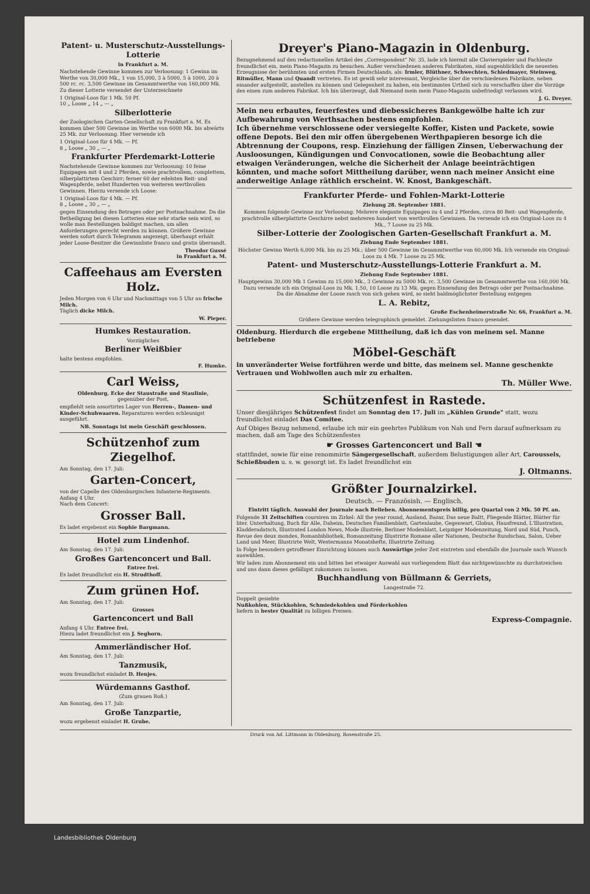Patent- u. Musterschutz-Ausstellungs-Lotterie
in Frankfurt a. M.
Nachstehende Gewinne kommen zur Verloosung: 1 Gewinn im Werthe von 30,000 Mk., 1 von 15,000, 3 à 5000, 5 à 1000, 20 à 500 rc. rc. 3,500 Gewinne im Gesammtwerthe von 160,000 Mk. Zu dieser Lotterie versendet der Unterzeichnete
1 Original-Loos für 1 Mk. 50 Pf.
10 „ Loose „ 14 „ — „
Silberlotterie
der Zoologischen Garten-Gesellschaft zu Frankfurt a. M. Es kommen über 500 Gewinne im Werthe von 6000 Mk. bis abwärts 25 Mk. zur Verloosung. Hier versende ich
1 Original-Loos für 4 Mk. — Pf.
8 „ Loose „ 30 „ — „
Frankfurter Pferdemarkt-Lotterie
Nachstehende Gewinne kommen zur Verloosung: 10 feine Equipagen mit 4 und 2 Pferden, sowie prachtvollem, complettem, silberplattirtem Geschirr; ferner 60 der edelsten Reit- und Wagenpferde, nebst Hunderten von weiteren werthvollen Gewinnen. Hierzu versende ich Loose:
1 Original-Loos für 4 Mk. — Pf.
8 „ Loose „ 30 „ — „
gegen Einsendung des Betrages oder per Postnachnahme. Da die Betheiligung bei diesen Lotterien eine sehr starke sein wird, so wolle man Bestellungen baldigst machen, um allen Anforderungen gerecht werden zu können. Größere Gewinne werden sofort durch Telegramm angezeigt, überhaupt erhält jeder Loose-Besitzer die Gewinnliste franco und gratis übersandt.
Theodor Gussé
in Frankfurt a. M.
Caffeehaus am Eversten Holz.
Jeden Morgen von 6 Uhr und Nachmittags von 5 Uhr an frische Milch.
Täglich dicke Milch.
W. Pieper.
Humkes Restauration.
Vorzügliches
Berliner Weißbier
halte bestens empfohlen.
F. Humke.
Carl Weiss,
Oldenburg, Ecke der Staustraße und Staulinie,
gegenüber der Post,
empfiehlt sein assortirtes Lager von Herren-, Damen- und Kinder-Schuhwaaren. Reparaturen werden schleunigst ausgeführt.
NB. Sonntags ist mein Geschäft geschlossen.
Schützenhof zum Ziegelhof.
Am Sonntag, den 17. Juli:
Garten-Concert,
von der Capelle des Oldenburgischen Infanterie-Regiments. Anfang 4 Uhr.
Nach dem Concert:
Grosser Ball.
Es ladet ergebenst ein Sophie Bargmann.
Hotel zum Lindenhof.
Am Sonntag, den 17. Juli:
Großes Gartenconcert und Ball.
Entree frei.
Es ladet freundlichst ein H. Strudthoff.
Zum grünen Hof.
Am Sonntag, den 17. Juli:
Grosses
Gartenconcert und Ball
Anfang 4 Uhr. Entree frei.
Hiezu ladet freundlichst ein J. Seghorn.
Ammerländischer Hof.
Am Sonntag, den 17. Juli:
Tanzmusik,
wozu freundlichst einladet D. Henjes.
Würdemanns Gasthof.
(Zum grauen Roß.)
Am Sonntag, den 17. Juli:
Große Tanzpartie,
wozu ergebenst einladet H. Grube.
Dreyer's Piano-Magazin in Oldenburg.
Bezugnehmend auf den redactionellen Artikel des „Correspondent" Nr. 35, lade ich hiermit alle Clavierspieler und Fachleute freundlichst ein, mein Piano-Magazin zu besuchen. Außer verschiedenen anderen Fabrikaten, sind augenblicklich die neuesten Erzeugnisse der berühmten und ersten Firmen Deutschlands, als: Irmler, Blüthner, Schwechten, Schiedmayer, Steinweg, Ritmüller, Mann und Quandt vertreten. Es ist gewiß sehr interessant, Vergleiche über die verschiedenen Fabrikate, neben einander aufgestellt, anstellen zu können und Gelegenheit zu haben, ein bestimmtes Urtheil sich zu verschaffen über die Vorzüge des einen zum anderen Fabrikat. Ich bin überzeugt, daß Niemand mein mein Piano-Magazin unbefriedigt verlassen wird.
J. G. Dreyer.
Mein neu erbautes, feuerfestes und diebessicheres Bankgewölbe halte ich zur Aufbewahrung von Werthsachen bestens empfohlen.
Ich übernehme verschlossene oder versiegelte Koffer, Kisten und Packete, sowie offene Depots. Bei den mir offen übergebenen Werthpapieren besorge ich die Abtrennung der Coupons, resp. Einziehung der fälligen Zinsen, Ueberwachung der Ausloosungen, Kündigungen und Convocationen, sowie die Beobachtung aller etwaigen Veränderungen, welche die Sicherheit der Anlage beeinträchtigen könnten, und mache sofort Mittheilung darüber, wenn nach meiner Ansicht eine anderweitige Anlage räthlich erscheint. W. Knost, Bankgeschäft.
Frankfurter Pferde- und Fohlen-Markt-Lotterie
Ziehung 28. September 1881.
Kommen folgende Gewinne zur Verloosung: Mehrere elegante Equipagen zu 4 und 2 Pferden, circa 80 Reit- und Wagenpferde, prachtvolle silberplattirte Geschirre nebst mehreren hundert von werthvollen Gewinnen. Da versende ich ein Original-Loos zu 4 Mk., 7 Loose zu 25 Mk.
Silber-Lotterie der Zoologischen Garten-Gesellschaft Frankfurt a. M.
Ziehung Ende September 1881.
Höchster Gewinn Werth 6,000 Mk. bis zu 25 Mk.; über 500 Gewinne im Gesammtwerthe von 60,000 Mk. Ich versende ein Original-Loos zu 4 Mk. 7 Loose zu 25 Mk.
Patent- und Musterschutz-Ausstellungs-Lotterie Frankfurt a. M.
Ziehung Ende September 1881.
Hauptgewinn 30,000 Mk 1 Gewinn zu 15,000 Mk., 3 Gewinne zu 5000 Mk. rc. 3,500 Gewinne im Gesammtwerthe von 160,000 Mk. Dazu versende ich ein Original-Loos zu Mk. 1.50, 10 Loose zu 13 Mk. gegen Einsendung des Betrags oder per Postnachnahme.
Da die Abnahme der Loose rasch von sich gehen wird, so sieht baldmöglichster Bestellung entgegen
L. A. Rebitz,
Große Eschenheimerstraße Nr. 66, Frankfurt a. M.
Größere Gewinne werden telegraphisch gemeldet. Ziehungslisten franco gesendet.
Oldenburg. Hierdurch die ergebene Mittheilung, daß ich das von meinem sel. Manne betriebene
Möbel-Geschäft
in unveränderter Weise fortführen werde und bitte, das meinem sel. Manne geschenkte Vertrauen und Wohlwollen auch mir zu erhalten.
Th. Müller Wwe.
Schützenfest in Rastede.
Unser diesjähriges Schützenfest findet am Sonntag den 17. Juli im „Kühlen Grunde" statt, wozu freundlichst einladet Das Comitee.
Auf Obiges Bezug nehmend, erlaube ich mir ein geehrtes Publikum von Nah und Fern darauf aufmerksam zu machen, daß am Tage des Schützenfestes
☛ Grosses Gartenconcert und Ball ☚
stattfindet, sowie für eine renommirte Sängergesellschaft, außerdem Belustigungen aller Art, Caroussels, Schießbuden u. s. w. gesorgt ist. Es ladet freundlichst ein
J. Oltmanns.
Größter Journalzirkel.
Deutsch. — Französish. — Englisch.
Eintritt täglich. Auswahl der Journale nach Belieben. Abonnementspreis billig, pro Quartal von 2 Mk. 50 Pf. an.
Folgende 31 Zeitschiften coursiren im Zirkel: All the year round, Ausland, Bazar, Das neue Baltt, Fliegende Blätter, Blätter für liter. Unterhaltung, Buch für Alle, Daheim, Deutsches Familienblatt, Gartenlaube, Gegenwart, Globus, Hausfreund, L'Illustration, Kladderadatsch, Illustrated London News, Mode illustrée, Berliner Modenblatt, Leipziger Modenzeitung, Nord und Süd, Punch, Revue des deux mondes, Romanbibliothek, Romanzeitung Illustrirte Romane aller Nationen, Deutsche Rundschau, Salon, Ueber Land und Meer, Illustrirte Welt, Westermanns Monatshefte, Illustrirte Zeitung.
In Folge besonders getroffener Einrichtung können auch Auswärtige jeder Zeit eintreten und ebenfalls die Journale nach Wunsch auswählen.
Wir laden zum Abonnement ein und bitten bei etwaiger Auswahl aus vorliegendem Blatt das nichtgewünschte zu durchstreichen und uns dann dieses gefälligst zukommen zu lassen.
Buchhandlung von Büllmann & Gerriets,
Langestraße 72.
Doppelt gesiebte
Nußkohlen, Stückkohlen, Schmiedekohlen und Förderkohlen
liefern in bester Qualität zu billigen Preisen.
Express-Compagnie.
Druck von Ad. Littmann in Oldenburg, Rosenstraße 25.
Landesbibliothek Oldenburg